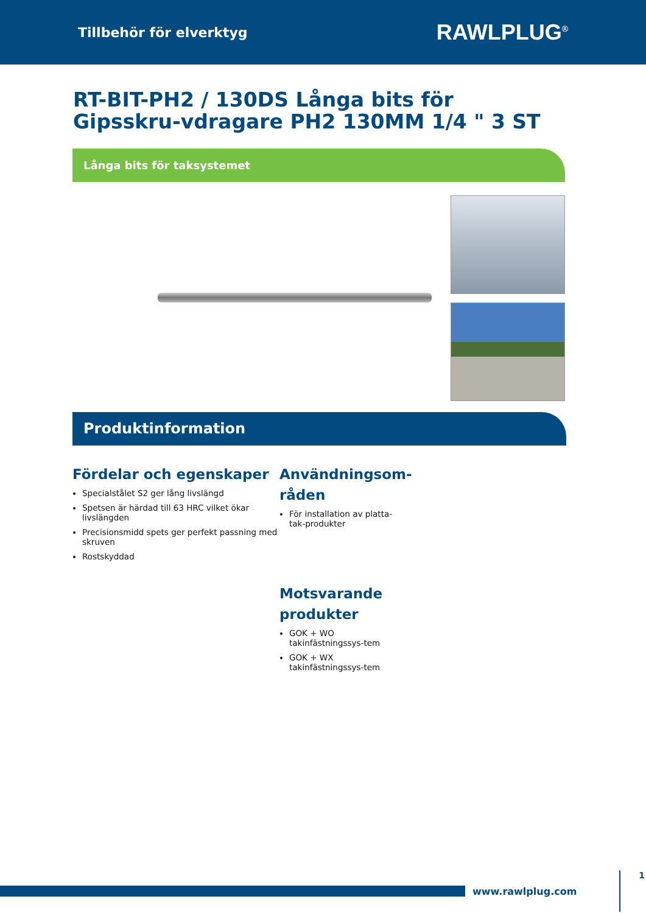Tillbehör för elverktyg RAWLPLUG<sup>®</sup>
RT-BIT-PH2 / 130DS Långa bits för Gipsskru-vdragare PH2 130MM 1/4 " 3 ST
Långa bits för taksystemet
Produktinformation
Fördelar och egenskaper
Specialstålet S2 ger lång livslängd
Spetsen är härdad till 63 HRC vilket ökar livslängden
Precisionsmidd spets ger perfekt passning med skruven
Rostskyddad
Användningsom-råden
För installation av platta-tak-produkter
Motsvarande produkter
GOK + WO takinfästningssys-tem
GOK + WX takinfästningssys-tem
www.rawlplug.com 1